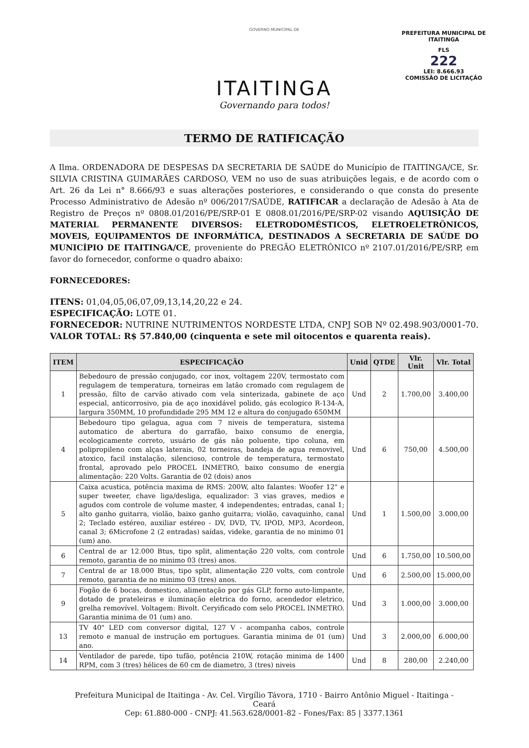GOVERNO MUNICIPAL DE
ITAITINGA
Governando para todos!
PREFEITURA MUNICIPAL DE ITAITINGA
FLS
222
LEI: 8.666.93
COMISSÃO DE LICITAÇÃO
TERMO DE RATIFICAÇÃO
A Ilma. ORDENADORA DE DESPESAS DA SECRETARIA DE SAÚDE do Município de ITAITINGA/CE, Sr. SILVIA CRISTINA GUIMARÃES CARDOSO, VEM no uso de suas atribuições legais, e de acordo com o Art. 26 da Lei n° 8.666/93 e suas alterações posteriores, e considerando o que consta do presente Processo Administrativo de Adesão nº 006/2017/SAÚDE, RATIFICAR a declaração de Adesão à Ata de Registro de Preços nº 0808.01/2016/PE/SRP-01 E 0808.01/2016/PE/SRP-02 visando AQUISIÇÃO DE MATERIAL PERMANENTE DIVERSOS: ELETRODOMÉSTICOS, ELETROELETRÔNICOS, MOVEIS, EQUIPAMENTOS DE INFORMÁTICA, DESTINADOS A SECRETARIA DE SAÚDE DO MUNICÍPIO DE ITAITINGA/CE, proveniente do PREGÃO ELETRÔNICO nº 2107.01/2016/PE/SRP, em favor do fornecedor, conforme o quadro abaixo:
FORNECEDORES:
ITENS: 01,04,05,06,07,09,13,14,20,22 e 24.
ESPECIFICAÇÃO: LOTE 01.
FORNECEDOR: NUTRINE NUTRIMENTOS NORDESTE LTDA, CNPJ SOB Nº 02.498.903/0001-70.
VALOR TOTAL: R$ 57.840,00 (cinquenta e sete mil oitocentos e quarenta reais).
| ITEM | ESPECIFICAÇÃO | Unid | QTDE | Vlr. Unit | Vlr. Total |
| --- | --- | --- | --- | --- | --- |
| 1 | Bebedouro de pressão conjugado, cor inox, voltagem 220V, termostato com regulagem de temperatura, torneiras em latão cromado com regulagem de pressão, filto de carvão ativado com vela sinterizada, gabinete de aço especial, anticorrosivo, pia de aço inoxidável polido, gás ecologico R-134-A, largura 350MM, 10 profundidade 295 MM 12 e altura do conjugado 650MM | Und | 2 | 1.700,00 | 3.400,00 |
| 4 | Bebedouro tipo gelagua, agua com 7 niveis de temperatura, sistema automatico de abertura do garrafão, baixo consumo de energia, ecologicamente correto, usuário de gás não poluente, tipo coluna, em polipropileno com alças laterais, 02 torneiras, bandeja de agua removivel, atoxico, facil instalação, silencioso, controle de temperatura, termostato frontal, aprovado pelo PROCEL INMETRO, baixo consumo de energia alimentação: 220 Volts. Garantia de 02 (dois) anos | Und | 6 | 750,00 | 4.500,00 |
| 5 | Caixa acustica, potência maxima de RMS: 200W, alto falantes: Woofer 12" e super tweeter, chave liga/desliga, equalizador: 3 vias graves, medios e agudos com controle de volume master, 4 independentes; entradas, canal 1; alto ganho guitarra, violão, baixo ganho guitarra; violão, cavaquinho, canal 2; Teclado estéreo, auxiliar estéreo - DV, DVD, TV, IPOD, MP3, Acordeon, canal 3; 6Microfone 2 (2 entradas) saídas, videke, garantia de no minimo 01 (um) ano. | Und | 1 | 1.500,00 | 3.000,00 |
| 6 | Central de ar 12.000 Btus, tipo split, alimentação 220 volts, com controle remoto, garantia de no minimo 03 (tres) anos. | Und | 6 | 1.750,00 | 10.500,00 |
| 7 | Central de ar 18.000 Btus, tipo split, alimentação 220 volts, com controle remoto, garantia de no minimo 03 (tres) anos. | Und | 6 | 2.500,00 | 15.000,00 |
| 9 | Fogão de 6 bocas, domestico, alimentação por gás GLP, forno auto-limpante, dotado de prateleiras e iluminação eletrica do forno, acendedor eletrico, grelha removível. Voltagem: Bivolt. Ceryificado com selo PROCEL INMETRO. Garantia minima de 01 (um) ano. | Und | 3 | 1.000,00 | 3.000,00 |
| 13 | TV 40" LED com conversor digital, 127 V - acompanha cabos, controle remoto e manual de instrução em portugues. Garantia minima de 01 (um) ano. | Und | 3 | 2.000,00 | 6.000,00 |
| 14 | Ventilador de parede, tipo tufão, potência 210W, rotação minima de 1400 RPM, com 3 (tres) hélices de 60 cm de diametro, 3 (tres) niveis | Und | 8 | 280,00 | 2.240,00 |
Prefeitura Municipal de Itaitinga - Av. Cel. Virgílio Távora, 1710 - Bairro Antônio Miguel - Itaitinga - Ceará
Cep: 61.880-000 - CNPJ: 41.563.628/0001-82 - Fones/Fax: 85 | 3377.1361